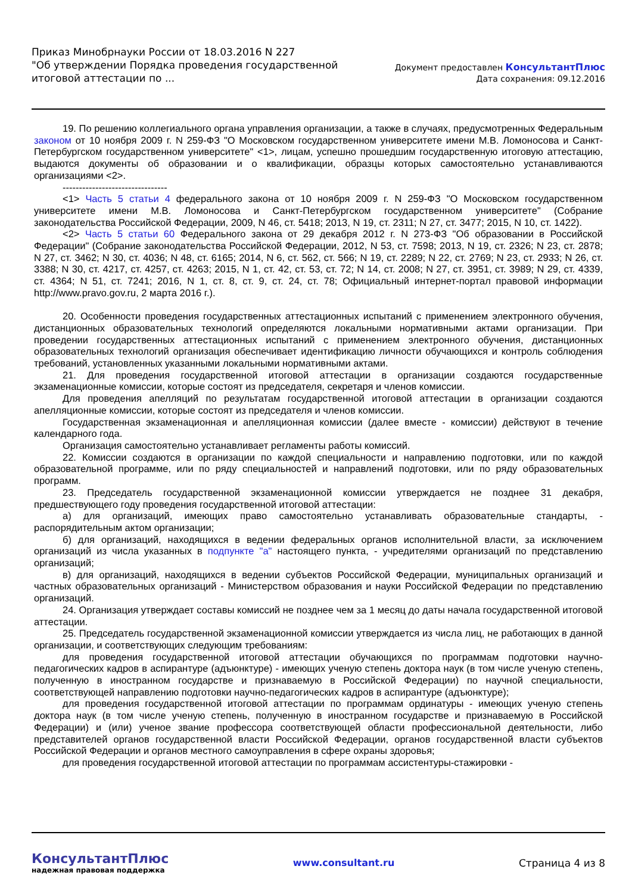Приказ Минобрнауки России от 18.03.2016 N 227
"Об утверждении Порядка проведения государственной
итоговой аттестации по ...
Документ предоставлен КонсультантПлюс
Дата сохранения: 09.12.2016
19. По решению коллегиального органа управления организации, а также в случаях, предусмотренных Федеральным законом от 10 ноября 2009 г. N 259-ФЗ "О Московском государственном университете имени М.В. Ломоносова и Санкт-Петербургском государственном университете" <1>, лицам, успешно прошедшим государственную итоговую аттестацию, выдаются документы об образовании и о квалификации, образцы которых самостоятельно устанавливаются организациями <2>.
--------------------------------
<1> Часть 5 статьи 4 федерального закона от 10 ноября 2009 г. N 259-ФЗ "О Московском государственном университете имени М.В. Ломоносова и Санкт-Петербургском государственном университете" (Собрание законодательства Российской Федерации, 2009, N 46, ст. 5418; 2013, N 19, ст. 2311; N 27, ст. 3477; 2015, N 10, ст. 1422).
<2> Часть 5 статьи 60 Федерального закона от 29 декабря 2012 г. N 273-ФЗ "Об образовании в Российской Федерации" (Собрание законодательства Российской Федерации, 2012, N 53, ст. 7598; 2013, N 19, ст. 2326; N 23, ст. 2878; N 27, ст. 3462; N 30, ст. 4036; N 48, ст. 6165; 2014, N 6, ст. 562, ст. 566; N 19, ст. 2289; N 22, ст. 2769; N 23, ст. 2933; N 26, ст. 3388; N 30, ст. 4217, ст. 4257, ст. 4263; 2015, N 1, ст. 42, ст. 53, ст. 72; N 14, ст. 2008; N 27, ст. 3951, ст. 3989; N 29, ст. 4339, ст. 4364; N 51, ст. 7241; 2016, N 1, ст. 8, ст. 9, ст. 24, ст. 78; Официальный интернет-портал правовой информации http://www.pravo.gov.ru, 2 марта 2016 г.).
20. Особенности проведения государственных аттестационных испытаний с применением электронного обучения, дистанционных образовательных технологий определяются локальными нормативными актами организации. При проведении государственных аттестационных испытаний с применением электронного обучения, дистанционных образовательных технологий организация обеспечивает идентификацию личности обучающихся и контроль соблюдения требований, установленных указанными локальными нормативными актами.
21. Для проведения государственной итоговой аттестации в организации создаются государственные экзаменационные комиссии, которые состоят из председателя, секретаря и членов комиссии.
Для проведения апелляций по результатам государственной итоговой аттестации в организации создаются апелляционные комиссии, которые состоят из председателя и членов комиссии.
Государственная экзаменационная и апелляционная комиссии (далее вместе - комиссии) действуют в течение календарного года.
Организация самостоятельно устанавливает регламенты работы комиссий.
22. Комиссии создаются в организации по каждой специальности и направлению подготовки, или по каждой образовательной программе, или по ряду специальностей и направлений подготовки, или по ряду образовательных программ.
23. Председатель государственной экзаменационной комиссии утверждается не позднее 31 декабря, предшествующего году проведения государственной итоговой аттестации:
а) для организаций, имеющих право самостоятельно устанавливать образовательные стандарты, - распорядительным актом организации;
б) для организаций, находящихся в ведении федеральных органов исполнительной власти, за исключением организаций из числа указанных в подпункте "а" настоящего пункта, - учредителями организаций по представлению организаций;
в) для организаций, находящихся в ведении субъектов Российской Федерации, муниципальных организаций и частных образовательных организаций - Министерством образования и науки Российской Федерации по представлению организаций.
24. Организация утверждает составы комиссий не позднее чем за 1 месяц до даты начала государственной итоговой аттестации.
25. Председатель государственной экзаменационной комиссии утверждается из числа лиц, не работающих в данной организации, и соответствующих следующим требованиям:
для проведения государственной итоговой аттестации обучающихся по программам подготовки научно-педагогических кадров в аспирантуре (адъюнктуре) - имеющих ученую степень доктора наук (в том числе ученую степень, полученную в иностранном государстве и признаваемую в Российской Федерации) по научной специальности, соответствующей направлению подготовки научно-педагогических кадров в аспирантуре (адъюнктуре);
для проведения государственной итоговой аттестации по программам ординатуры - имеющих ученую степень доктора наук (в том числе ученую степень, полученную в иностранном государстве и признаваемую в Российской Федерации) и (или) ученое звание профессора соответствующей области профессиональной деятельности, либо представителей органов государственной власти Российской Федерации, органов государственной власти субъектов Российской Федерации и органов местного самоуправления в сфере охраны здоровья;
для проведения государственной итоговой аттестации по программам ассистентуры-стажировки -
КонсультантПлюс
надежная правовая поддержка
www.consultant.ru Страница 4 из 8